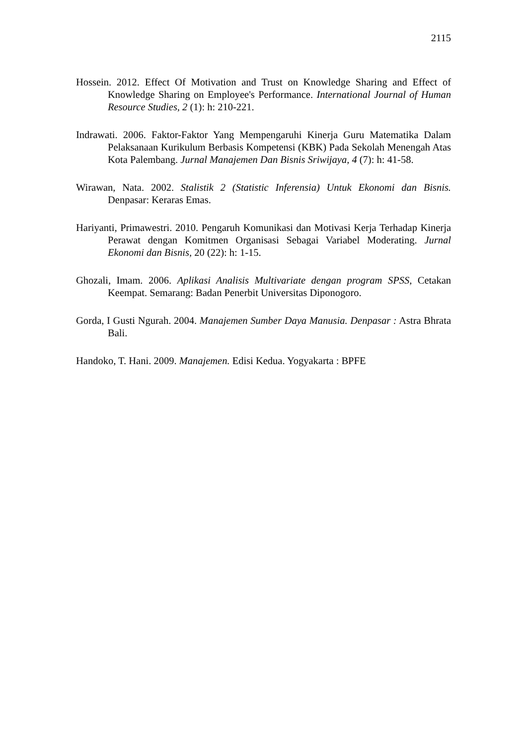2115
Hossein. 2012. Effect Of Motivation and Trust on Knowledge Sharing and Effect of Knowledge Sharing on Employee's Performance. International Journal of Human Resource Studies, 2 (1): h: 210-221.
Indrawati. 2006. Faktor-Faktor Yang Mempengaruhi Kinerja Guru Matematika Dalam Pelaksanaan Kurikulum Berbasis Kompetensi (KBK) Pada Sekolah Menengah Atas Kota Palembang. Jurnal Manajemen Dan Bisnis Sriwijaya, 4 (7): h: 41-58.
Wirawan, Nata. 2002. Stalistik 2 (Statistic Inferensia) Untuk Ekonomi dan Bisnis. Denpasar: Keraras Emas.
Hariyanti, Primawestri. 2010. Pengaruh Komunikasi dan Motivasi Kerja Terhadap Kinerja Perawat dengan Komitmen Organisasi Sebagai Variabel Moderating. Jurnal Ekonomi dan Bisnis, 20 (22): h: 1-15.
Ghozali, Imam. 2006. Aplikasi Analisis Multivariate dengan program SPSS, Cetakan Keempat. Semarang: Badan Penerbit Universitas Diponogoro.
Gorda, I Gusti Ngurah. 2004. Manajemen Sumber Daya Manusia. Denpasar : Astra Bhrata Bali.
Handoko, T. Hani. 2009. Manajemen. Edisi Kedua. Yogyakarta : BPFE